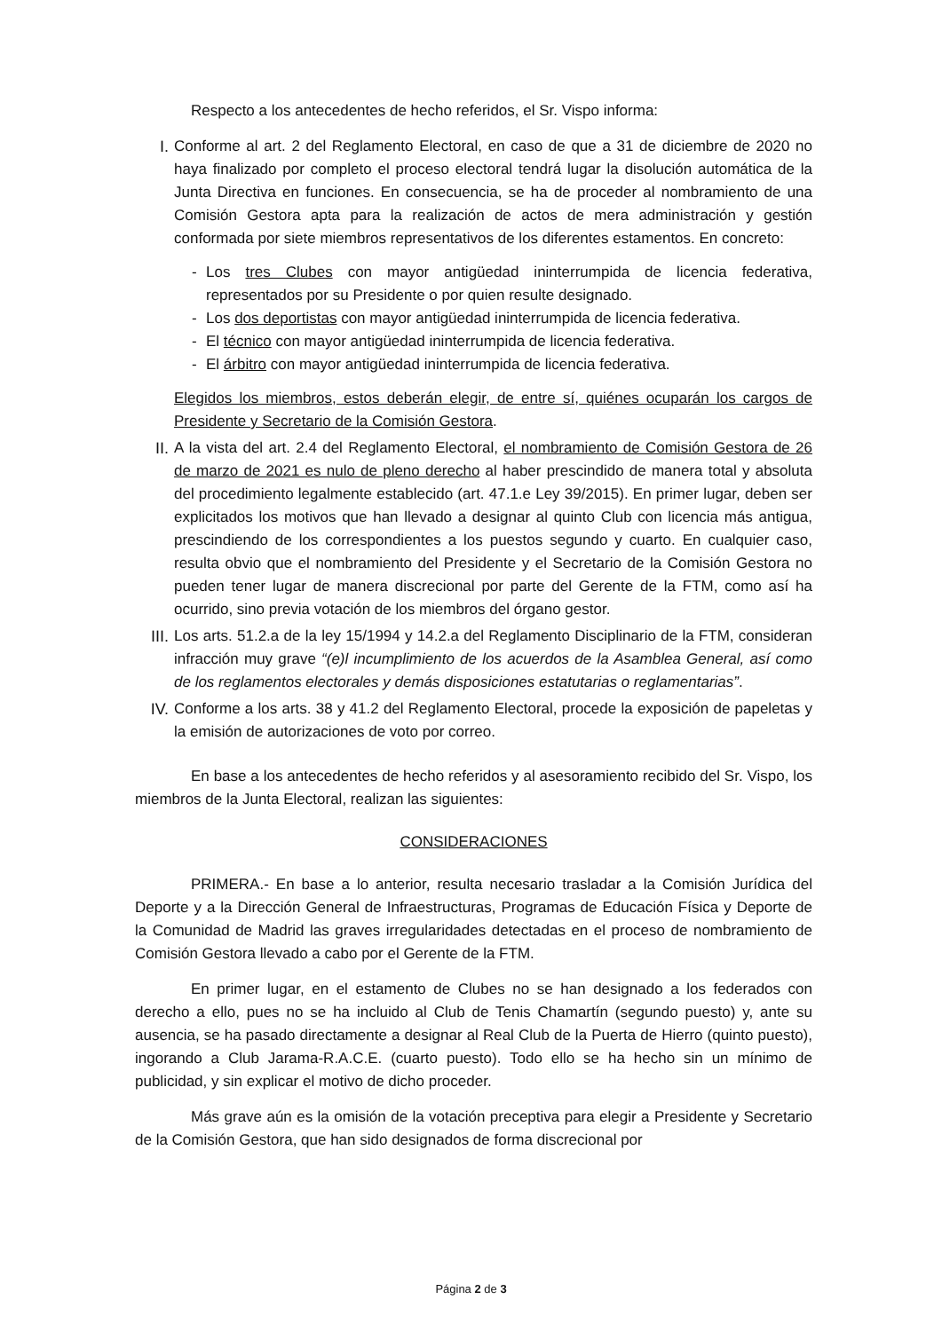Respecto a los antecedentes de hecho referidos, el Sr. Vispo informa:
I. Conforme al art. 2 del Reglamento Electoral, en caso de que a 31 de diciembre de 2020 no haya finalizado por completo el proceso electoral tendrá lugar la disolución automática de la Junta Directiva en funciones. En consecuencia, se ha de proceder al nombramiento de una Comisión Gestora apta para la realización de actos de mera administración y gestión conformada por siete miembros representativos de los diferentes estamentos. En concreto:
- Los tres Clubes con mayor antigüedad ininterrumpida de licencia federativa, representados por su Presidente o por quien resulte designado.
- Los dos deportistas con mayor antigüedad ininterrumpida de licencia federativa.
- El técnico con mayor antigüedad ininterrumpida de licencia federativa.
- El árbitro con mayor antigüedad ininterrumpida de licencia federativa.
Elegidos los miembros, estos deberán elegir, de entre sí, quiénes ocuparán los cargos de Presidente y Secretario de la Comisión Gestora.
II. A la vista del art. 2.4 del Reglamento Electoral, el nombramiento de Comisión Gestora de 26 de marzo de 2021 es nulo de pleno derecho al haber prescindido de manera total y absoluta del procedimiento legalmente establecido (art. 47.1.e Ley 39/2015). En primer lugar, deben ser explicitados los motivos que han llevado a designar al quinto Club con licencia más antigua, prescindiendo de los correspondientes a los puestos segundo y cuarto. En cualquier caso, resulta obvio que el nombramiento del Presidente y el Secretario de la Comisión Gestora no pueden tener lugar de manera discrecional por parte del Gerente de la FTM, como así ha ocurrido, sino previa votación de los miembros del órgano gestor.
III.
Los arts. 51.2.a de la ley 15/1994 y 14.2.a del Reglamento Disciplinario de la FTM, consideran infracción muy grave “(e)l incumplimiento de los acuerdos de la Asamblea General, así como de los reglamentos electorales y demás disposiciones estatutarias o reglamentarias”.
IV. Conforme a los arts. 38 y 41.2 del Reglamento Electoral, procede la exposición de papeletas y la emisión de autorizaciones de voto por correo.
En base a los antecedentes de hecho referidos y al asesoramiento recibido del Sr. Vispo, los miembros de la Junta Electoral, realizan las siguientes:
CONSIDERACIONES
PRIMERA.- En base a lo anterior, resulta necesario trasladar a la Comisión Jurídica del Deporte y a la Dirección General de Infraestructuras, Programas de Educación Física y Deporte de la Comunidad de Madrid las graves irregularidades detectadas en el proceso de nombramiento de Comisión Gestora llevado a cabo por el Gerente de la FTM.
En primer lugar, en el estamento de Clubes no se han designado a los federados con derecho a ello, pues no se ha incluido al Club de Tenis Chamartín (segundo puesto) y, ante su ausencia, se ha pasado directamente a designar al Real Club de la Puerta de Hierro (quinto puesto), ingorando a Club Jarama-R.A.C.E. (cuarto puesto). Todo ello se ha hecho sin un mínimo de publicidad, y sin explicar el motivo de dicho proceder.
Más grave aún es la omisión de la votación preceptiva para elegir a Presidente y Secretario de la Comisión Gestora, que han sido designados de forma discrecional por
Página 2 de 3